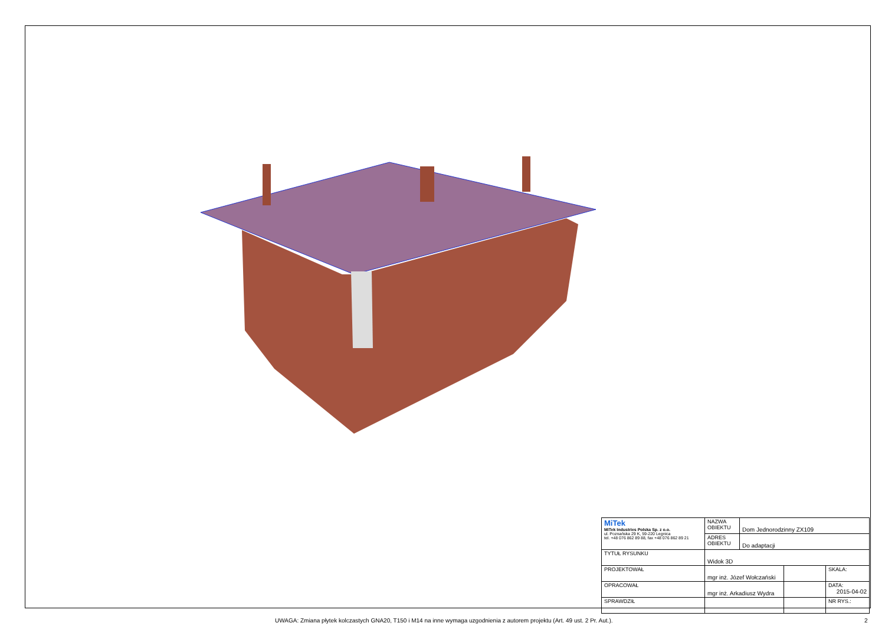| MiTek MiTek Industries Polska Sp. z o.o. ul. Poznańska 29 K, 59-220 Legnica tel. +48 076 862 89 88, fax +48 076 862 89 21 | NAZWA OBIEKTU | Dom Jednorodzinny ZX109 | | |
| | ADRES OBIEKTU | Do adaptacji | | |
| TYTUŁ RYSUNKU | Widok 3D | | | |
| PROJEKTOWAŁ | mgr inż. Józef Wołczański | | | SKALA: |
| OPRACOWAŁ | mgr inż. Arkadiusz Wydra | | | DATA: 2015-04-02 |
| SPRAWDZIŁ | | | | NR RYS.: |
UWAGA: Zmiana płytek kolczastych GNA20, T150 i M14 na inne wymaga uzgodnienia z autorem projektu (Art. 49 ust. 2 Pr. Aut.). 2